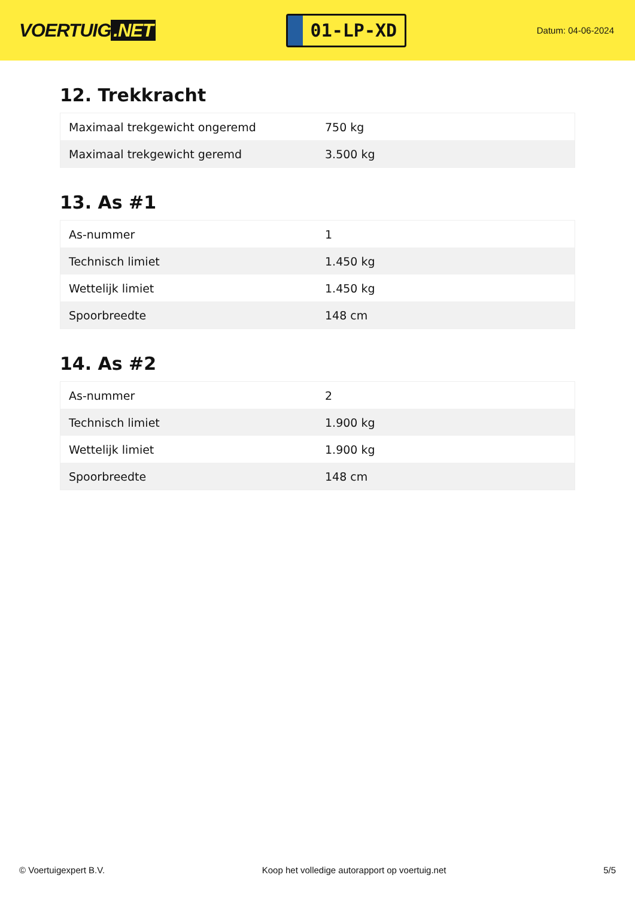VOERTUIG.NET
01-LP-XD
Datum: 04-06-2024
12. Trekkracht
| Maximaal trekgewicht ongeremd | 750 kg |
| Maximaal trekgewicht geremd | 3.500 kg |
13. As #1
| As-nummer | 1 |
| Technisch limiet | 1.450 kg |
| Wettelijk limiet | 1.450 kg |
| Spoorbreedte | 148 cm |
14. As #2
| As-nummer | 2 |
| Technisch limiet | 1.900 kg |
| Wettelijk limiet | 1.900 kg |
| Spoorbreedte | 148 cm |
© Voertuigexpert B.V. Koop het volledige autorapport op voertuig.net 5/5